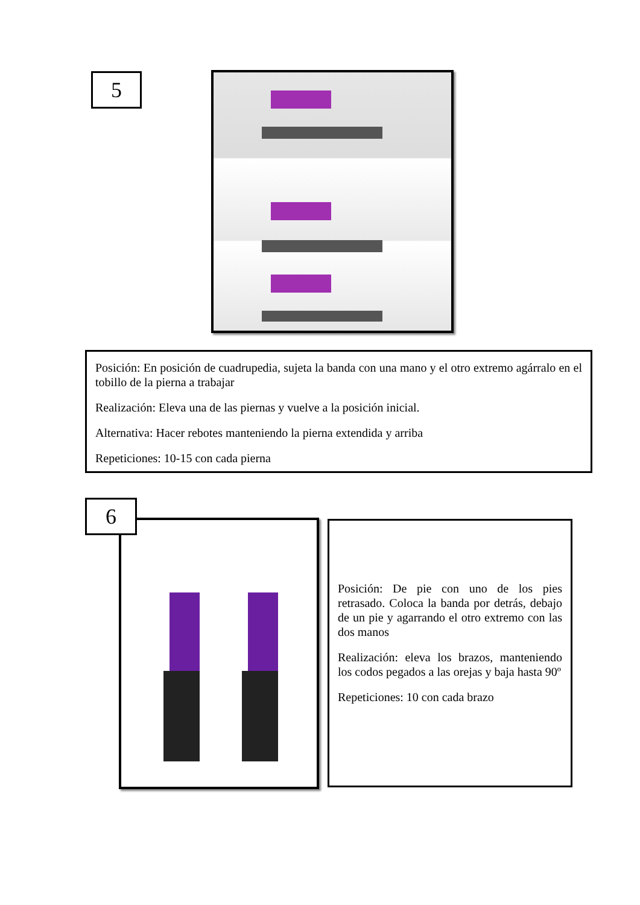5
Posición: En posición de cuadrupedia, sujeta la banda con una mano y el otro extremo agárralo en el tobillo de la pierna a trabajar
Realización: Eleva una de las piernas y vuelve a la posición inicial.
Alternativa: Hacer rebotes manteniendo la pierna extendida y arriba
Repeticiones: 10-15 con cada pierna
6
Posición: De pie con uno de los pies retrasado. Coloca la banda por detrás, debajo de un pie y agarrando el otro extremo con las dos manos
Realización: eleva los brazos, manteniendo los codos pegados a las orejas y baja hasta 90º
Repeticiones: 10 con cada brazo